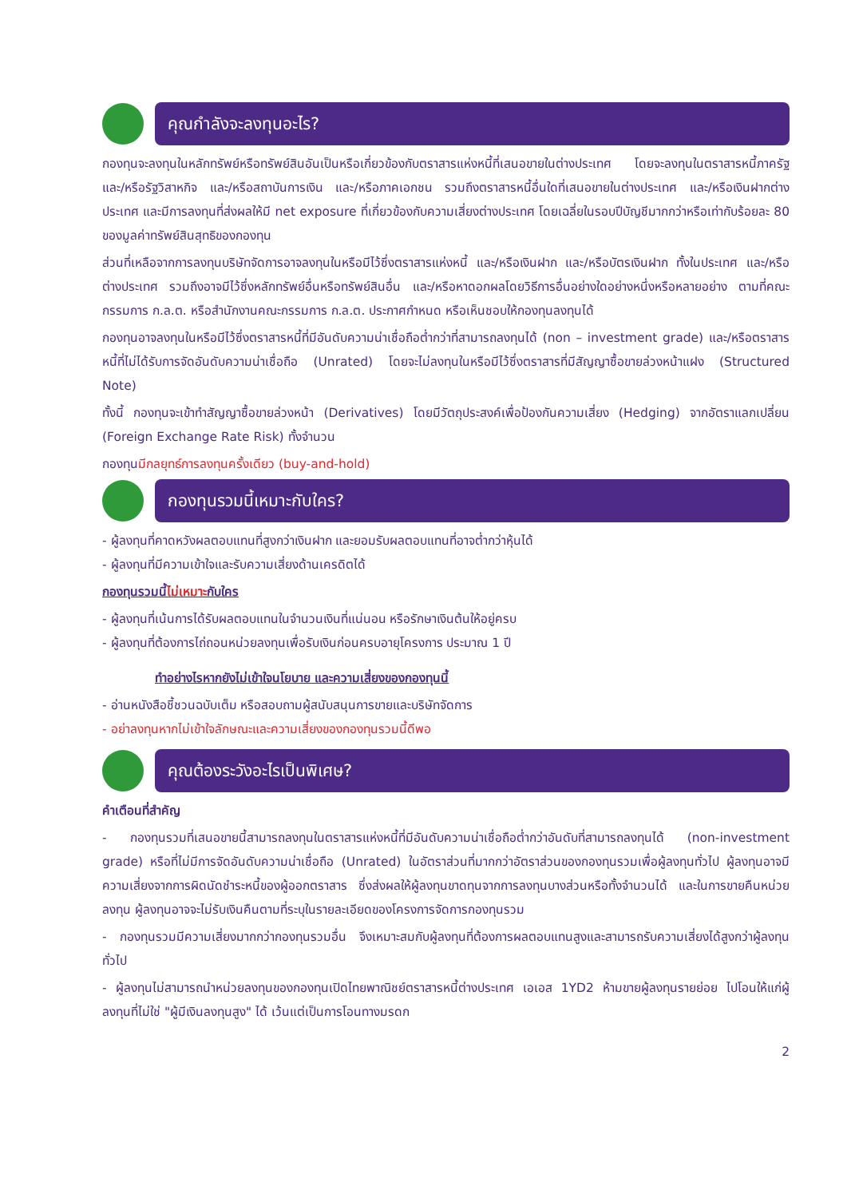คุณกำลังจะลงทุนอะไร?
กองทุนจะลงทุนในหลักทรัพย์หรือทรัพย์สินอันเป็นหรือเกี่ยวข้องกับตราสารแห่งหนี้ที่เสนอขายในต่างประเทศ โดยจะลงทุนในตราสารหนี้ภาครัฐ และ/หรือรัฐวิสาหกิจ และ/หรือสถาบันการเงิน และ/หรือภาคเอกชน รวมถึงตราสารหนี้อื่นใดที่เสนอขายในต่างประเทศ และ/หรือเงินฝากต่างประเทศ และมีการลงทุนที่ส่งผลให้มี net exposure ที่เกี่ยวข้องกับความเสี่ยงต่างประเทศ โดยเฉลี่ยในรอบปีบัญชีมากกว่าหรือเท่ากับร้อยละ 80 ของมูลค่าทรัพย์สินสุทธิของกองทุน
ส่วนที่เหลือจากการลงทุนบริษัทจัดการอาจลงทุนในหรือมีไว้ซึ่งตราสารแห่งหนี้ และ/หรือเงินฝาก และ/หรือบัตรเงินฝาก ทั้งในประเทศ และ/หรือต่างประเทศ รวมถึงอาจมีไว้ซึ่งหลักทรัพย์อื่นหรือทรัพย์สินอื่น และ/หรือหาดอกผลโดยวิธีการอื่นอย่างใดอย่างหนึ่งหรือหลายอย่าง ตามที่คณะกรรมการ ก.ล.ต. หรือสำนักงานคณะกรรมการ ก.ล.ต. ประกาศกำหนด หรือเห็นชอบให้กองทุนลงทุนได้
กองทุนอาจลงทุนในหรือมีไว้ซึ่งตราสารหนี้ที่มีอันดับความน่าเชื่อถือต่ำกว่าที่สามารถลงทุนได้ (non – investment grade) และ/หรือตราสารหนี้ที่ไม่ได้รับการจัดอันดับความน่าเชื่อถือ (Unrated) โดยจะไม่ลงทุนในหรือมีไว้ซึ่งตราสารที่มีสัญญาซื้อขายล่วงหน้าแฝง (Structured Note)
ทั้งนี้ กองทุนจะเข้าทำสัญญาซื้อขายล่วงหน้า (Derivatives) โดยมีวัตถุประสงค์เพื่อป้องกันความเสี่ยง (Hedging) จากอัตราแลกเปลี่ยน (Foreign Exchange Rate Risk) ทั้งจำนวน
กองทุนมีกลยุทธ์การลงทุนครั้งเดียว (buy-and-hold)
กองทุนรวมนี้เหมาะกับใคร?
- ผู้ลงทุนที่คาดหวังผลตอบแทนที่สูงกว่าเงินฝาก และยอมรับผลตอบแทนที่อาจต่ำกว่าหุ้นได้
- ผู้ลงทุนที่มีความเข้าใจและรับความเสี่ยงด้านเครดิตได้
กองทุนรวมนี้ไม่เหมาะกับใคร
- ผู้ลงทุนที่เน้นการได้รับผลตอบแทนในจำนวนเงินที่แน่นอน หรือรักษาเงินต้นให้อยู่ครบ
- ผู้ลงทุนที่ต้องการไถ่ถอนหน่วยลงทุนเพื่อรับเงินก่อนครบอายุโครงการ ประมาณ 1 ปี
ทำอย่างไรหากยังไม่เข้าใจนโยบาย และความเสี่ยงของกองทุนนี้
- อ่านหนังสือชี้ชวนฉบับเต็ม หรือสอบถามผู้สนับสนุนการขายและบริษัทจัดการ
- อย่าลงทุนหากไม่เข้าใจลักษณะและความเสี่ยงของกองทุนรวมนี้ดีพอ
คุณต้องระวังอะไรเป็นพิเศษ?
คำเตือนที่สำคัญ
- กองทุนรวมที่เสนอขายนี้สามารถลงทุนในตราสารแห่งหนี้ที่มีอันดับความน่าเชื่อถือต่ำกว่าอันดับที่สามารถลงทุนได้ (non-investment grade) หรือที่ไม่มีการจัดอันดับความน่าเชื่อถือ (Unrated) ในอัตราส่วนที่มากกว่าอัตราส่วนของกองทุนรวมเพื่อผู้ลงทุนทั่วไป ผู้ลงทุนอาจมีความเสี่ยงจากการผิดนัดชำระหนี้ของผู้ออกตราสาร ซึ่งส่งผลให้ผู้ลงทุนขาดทุนจากการลงทุนบางส่วนหรือทั้งจำนวนได้ และในการขายคืนหน่วยลงทุน ผู้ลงทุนอาจจะไม่รับเงินคืนตามที่ระบุในรายละเอียดของโครงการจัดการกองทุนรวม
- กองทุนรวมมีความเสี่ยงมากกว่ากองทุนรวมอื่น จึงเหมาะสมกับผู้ลงทุนที่ต้องการผลตอบแทนสูงและสามารถรับความเสี่ยงได้สูงกว่าผู้ลงทุนทั่วไป
- ผู้ลงทุนไม่สามารถนำหน่วยลงทุนของกองทุนเปิดไทยพาณิชย์ตราสารหนี้ต่างประเทศ เอเอส 1YD2 ห้ามขายผู้ลงทุนรายย่อย ไปโอนให้แก่ผู้ลงทุนที่ไม่ใช่ "ผู้มีเงินลงทุนสูง" ได้ เว้นแต่เป็นการโอนทางมรดก
2